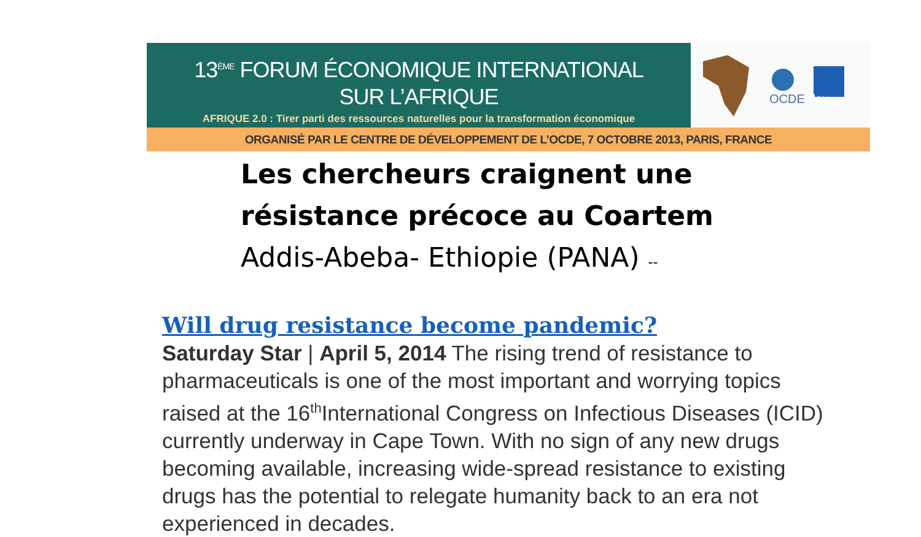13<sup>ÈME</sup> FORUM ÉCONOMIQUE INTERNATIONAL
SUR L’AFRIQUE
AFRIQUE 2.0 : Tirer parti des ressources naturelles pour la transformation économique
OCDE
dev
ORGANISÉ PAR LE CENTRE DE DÉVELOPPEMENT DE L’OCDE, 7 OCTOBRE 2013, PARIS, FRANCE
Les chercheurs craignent une
résistance précoce au Coartem
Addis-Abeba- Ethiopie (PANA) --
Will drug resistance become pandemic?
Saturday Star | April 5, 2014 The rising trend of resistance to pharmaceuticals is one of the most important and worrying topics raised at the 16<sup>th</sup>International Congress on Infectious Diseases (ICID) currently underway in Cape Town. With no sign of any new drugs becoming available, increasing wide-spread resistance to existing drugs has the potential to relegate humanity back to an era not experienced in decades.